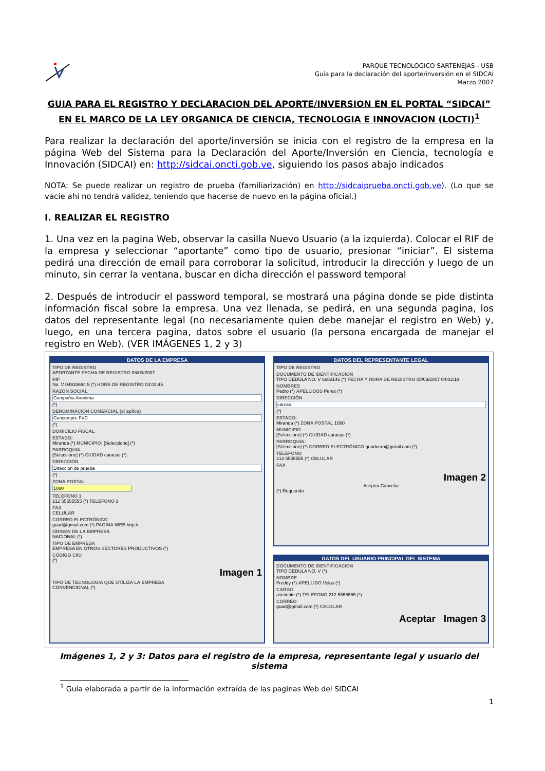PARQUE TECNOLOGICO SARTENEJAS - USB
Guía para la declaración del aporte/inversión en el SIDCAI
Marzo 2007
GUIA PARA EL REGISTRO Y DECLARACION DEL APORTE/INVERSION EN EL PORTAL “SIDCAI” EN EL MARCO DE LA LEY ORGANICA DE CIENCIA, TECNOLOGIA E INNOVACION (LOCTI)<sup>1</sup>
Para realizar la declaración del aporte/inversión se inicia con el registro de la empresa en la página Web del Sistema para la Declaración del Aporte/Inversión en Ciencia, tecnología e Innovación (SIDCAI) en: http://sidcai.oncti.gob.ve, siguiendo los pasos abajo indicados
NOTA: Se puede realizar un registro de prueba (familiarización) en http://sidcaiprueba.oncti.gob.ve). (Lo que se vacíe ahí no tendrá validez, teniendo que hacerse de nuevo en la página oficial.)
I. REALIZAR EL REGISTRO
1. Una vez en la pagina Web, observar la casilla Nuevo Usuario (a la izquierda). Colocar el RIF de la empresa y seleccionar “aportante” como tipo de usuario, presionar “iniciar”. El sistema pedirá una dirección de email para corroborar la solicitud, introducir la dirección y luego de un minuto, sin cerrar la ventana, buscar en dicha dirección el password temporal
2. Después de introducir el password temporal, se mostrará una página donde se pide distinta información fiscal sobre la empresa. Una vez llenada, se pedirá, en una segunda pagina, los datos del representante legal (no necesariamente quien debe manejar el registro en Web) y, luego, en una tercera pagina, datos sobre el usuario (la persona encargada de manejar el registro en Web). (VER IMÁGENES 1, 2 y 3)
DATOS DE LA EMPRESA
TIPO DE REGISTRO
APORTANTE FECHA DE REGISTRO 08/03/2007
RIF
No. V 04933694 5 (*) HORA DE REGISTRO 04:03:45
RAZÓN SOCIAL
Compañia Anonima
(*)
DENOMINACIÓN COMERCIAL (si aplica)
Consempre FVC
(*)
DOMICILIO FISCAL
ESTADO:
Miranda (*) MUNICIPIO: [Seleccione] (*)
PARROQUIA
[Seleccione] (*) CIUDAD caracas (*)
DIRECCIÓN
Direccion de prueba
(*)
ZONA POSTAL
1080
TELEFONO 1
212 55555555 (*) TELEFONO 2
FAX
CELULAR
CORREO ELECTRÓNICO
guad@gmail.com (*) PAGINA WEB http://
ORIGEN DE LA EMPRESA
NACIONAL (*)
TIPO DE EMPRESA
EMPRESA EN OTROS SECTORES PRODUCTIVOS (*)
CÓDIGO CIIU
(*)
Imagen 1
TIPO DE TECNOLOGIA QUE UTILIZA LA EMPRESA
CONVENCIONAL (*)
DATOS DEL REPRESENTANTE LEGAL
TIPO DE REGISTRO
DOCUMENTO DE IDENTIFICACION
TIPO CEDULA NO. V 6683146 (*) FECHA Y HORA DE REGISTRO 08/03/2007 04:03:18
NOMBRES
Pedro (*) APELLIDOS Perez (*)
DIRECCIÓN
carcas
(*)
ESTADO:
Miranda (*) ZONA POSTAL 1080
MUNICIPIO
[Seleccione] (*) CIUDAD caracas (*)
PARROQUIA:
[Seleccione] (*) CORREO ELECTRÓNICO guaduero@gmail.com (*)
TELEFONO
212 5555555 (*) CELULAR
FAX
Imagen 2
Aceptar Cancelar
(*) Requerido
DATOS DEL USUARIO PRINCIPAL DEL SISTEMA
DOCUMENTO DE IDENTIFICACION
TIPO CEDULA NO. V (*)
NOMBRE
Freddy (*) APELLIDO Velas (*)
CARGO
asistente (*) TELEFONO 212 5555555 (*)
CORREO
guad@gmail.com (*) CELULAR
Aceptar Imagen 3
Imágenes 1, 2 y 3: Datos para el registro de la empresa, representante legal y usuario del sistema
<sup>1</sup> Guía elaborada a partir de la información extraída de las paginas Web del SIDCAI
1